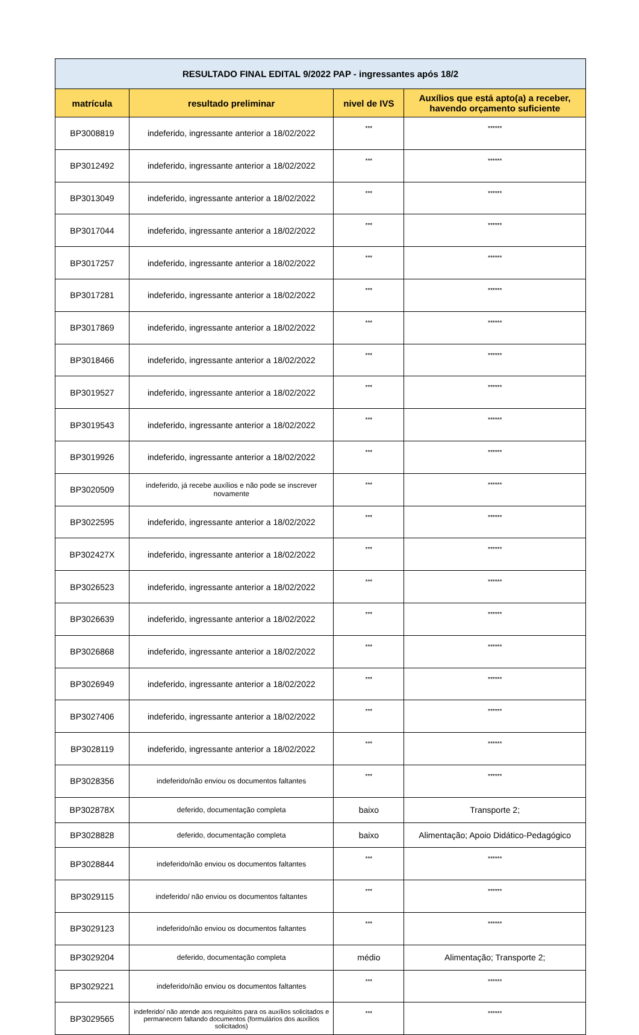| RESULTADO FINAL EDITAL 9/2022 PAP - ingressantes após 18/2 | | | |
| --- | --- | --- | --- |
| matrícula | resultado preliminar | nivel de IVS | Auxílios que está apto(a) a receber, havendo orçamento suficiente |
| BP3008819 | indeferido, ingressante anterior a 18/02/2022 | *** | ****** |
| BP3012492 | indeferido, ingressante anterior a 18/02/2022 | *** | ****** |
| BP3013049 | indeferido, ingressante anterior a 18/02/2022 | *** | ****** |
| BP3017044 | indeferido, ingressante anterior a 18/02/2022 | *** | ****** |
| BP3017257 | indeferido, ingressante anterior a 18/02/2022 | *** | ****** |
| BP3017281 | indeferido, ingressante anterior a 18/02/2022 | *** | ****** |
| BP3017869 | indeferido, ingressante anterior a 18/02/2022 | *** | ****** |
| BP3018466 | indeferido, ingressante anterior a 18/02/2022 | *** | ****** |
| BP3019527 | indeferido, ingressante anterior a 18/02/2022 | *** | ****** |
| BP3019543 | indeferido, ingressante anterior a 18/02/2022 | *** | ****** |
| BP3019926 | indeferido, ingressante anterior a 18/02/2022 | *** | ****** |
| BP3020509 | indeferido, já recebe auxílios e não pode se inscrever novamente | *** | ****** |
| BP3022595 | indeferido, ingressante anterior a 18/02/2022 | *** | ****** |
| BP302427X | indeferido, ingressante anterior a 18/02/2022 | *** | ****** |
| BP3026523 | indeferido, ingressante anterior a 18/02/2022 | *** | ****** |
| BP3026639 | indeferido, ingressante anterior a 18/02/2022 | *** | ****** |
| BP3026868 | indeferido, ingressante anterior a 18/02/2022 | *** | ****** |
| BP3026949 | indeferido, ingressante anterior a 18/02/2022 | *** | ****** |
| BP3027406 | indeferido, ingressante anterior a 18/02/2022 | *** | ****** |
| BP3028119 | indeferido, ingressante anterior a 18/02/2022 | *** | ****** |
| BP3028356 | indeferido/não enviou os documentos faltantes | *** | ****** |
| BP302878X | deferido, documentação completa | baixo | Transporte 2; |
| BP3028828 | deferido, documentação completa | baixo | Alimentação; Apoio Didático-Pedagógico |
| BP3028844 | indeferido/não enviou os documentos faltantes | *** | ****** |
| BP3029115 | indeferido/ não enviou os documentos faltantes | *** | ****** |
| BP3029123 | indeferido/não enviou os documentos faltantes | *** | ****** |
| BP3029204 | deferido, documentação completa | médio | Alimentação; Transporte 2; |
| BP3029221 | indeferido/não enviou os documentos faltantes | *** | ****** |
| BP3029565 | indeferido/ não atende aos requisitos para os auxílios solicitados e permanecem faltando documentos (formulários dos auxílios solicitados) | *** | ****** |